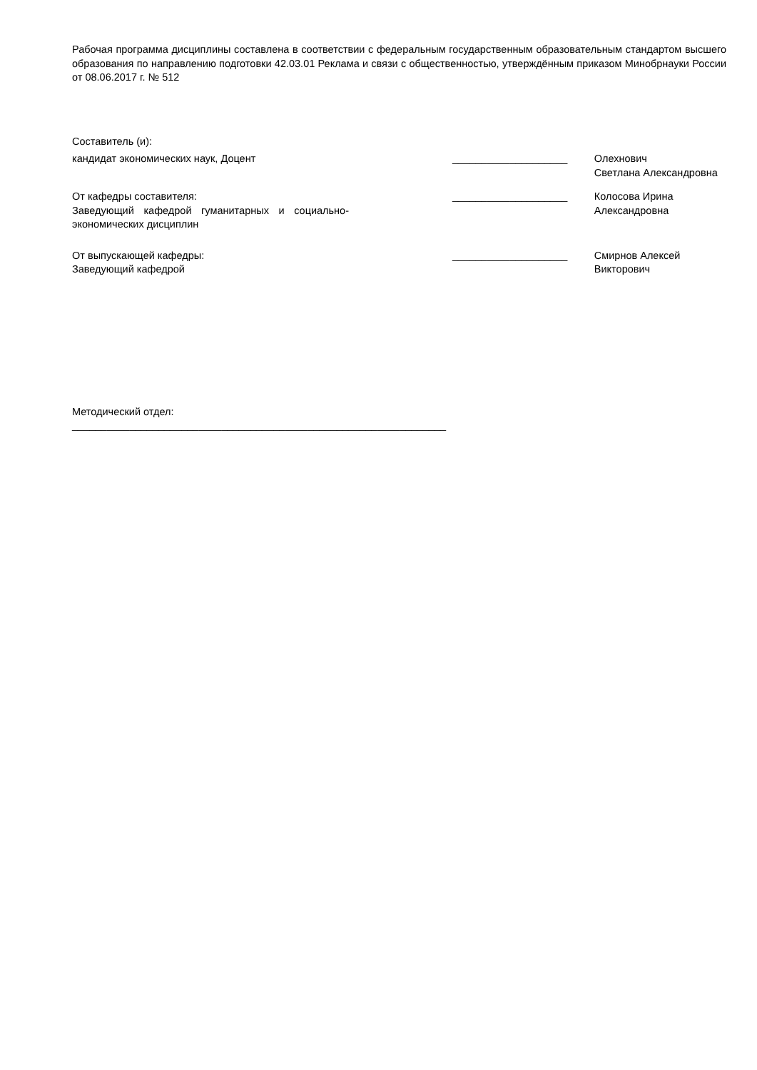Рабочая программа дисциплины составлена в соответствии с федеральным государственным образовательным стандартом высшего образования по направлению подготовки 42.03.01 Реклама и связи с общественностью, утверждённым приказом Минобрнауки России от 08.06.2017 г. № 512
Составитель (и):
кандидат экономических наук, Доцент ____________________ Олехнович Светлана Александровна
От кафедры составителя:
Заведующий кафедрой гуманитарных и социально-экономических дисциплин
____________________ Колосова Ирина
Александровна
От выпускающей кафедры:
Заведующий кафедрой
____________________ Смирнов Алексей
Викторович
Методический отдел:
_________________________________________________________________